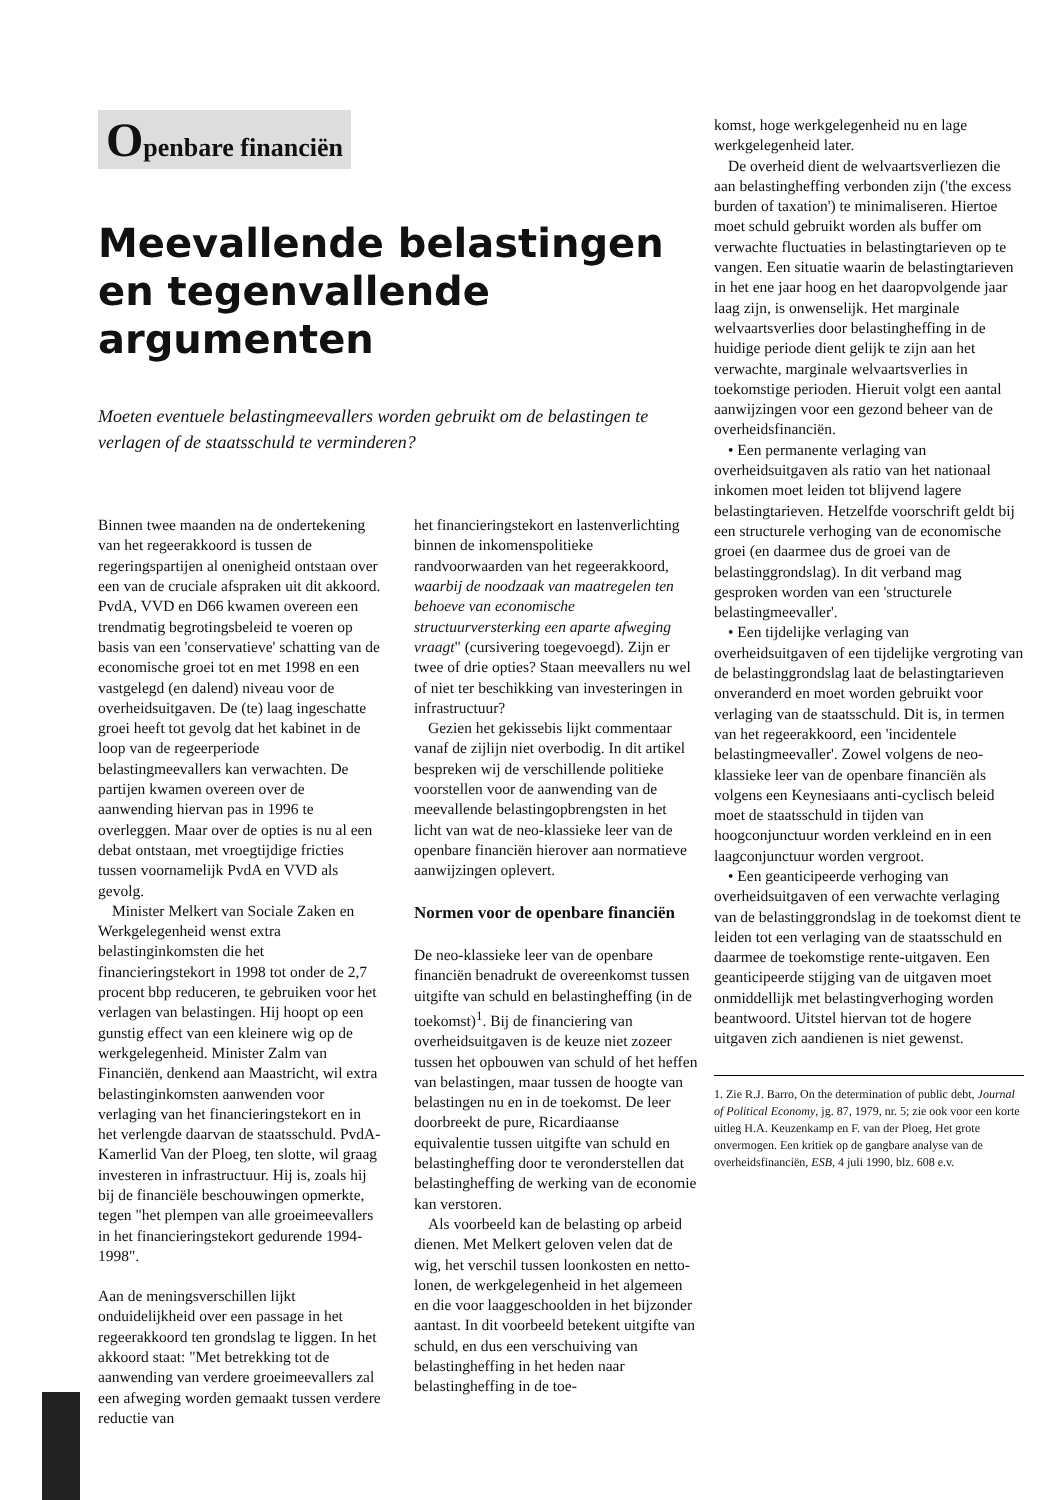Openbare financiën
Meevallende belastingen en tegenvallende argumenten
Moeten eventuele belastingmeevallers worden gebruikt om de belastingen te verlagen of de staatsschuld te verminderen?
Binnen twee maanden na de ondertekening van het regeerakkoord is tussen de regeringspartijen al onenigheid ontstaan over een van de cruciale afspraken uit dit akkoord. PvdA, VVD en D66 kwamen overeen een trendmatig begrotingsbeleid te voeren op basis van een 'conservatieve' schatting van de economische groei tot en met 1998 en een vastgelegd (en dalend) niveau voor de overheidsuitgaven. De (te) laag ingeschatte groei heeft tot gevolg dat het kabinet in de loop van de regeerperiode belastingmeevallers kan verwachten. De partijen kwamen overeen over de aanwending hiervan pas in 1996 te overleggen. Maar over de opties is nu al een debat ontstaan, met vroegtijdige fricties tussen voornamelijk PvdA en VVD als gevolg.
Minister Melkert van Sociale Zaken en Werkgelegenheid wenst extra belastinginkomsten die het financieringstekort in 1998 tot onder de 2,7 procent bbp reduceren, te gebruiken voor het verlagen van belastingen. Hij hoopt op een gunstig effect van een kleinere wig op de werkgelegenheid. Minister Zalm van Financiën, denkend aan Maastricht, wil extra belastinginkomsten aanwenden voor verlaging van het financieringstekort en in het verlengde daarvan de staatsschuld. PvdA-Kamerlid Van der Ploeg, ten slotte, wil graag investeren in infrastructuur. Hij is, zoals hij bij de financiële beschouwingen opmerkte, tegen "het plempen van alle groeimeevallers in het financieringstekort gedurende 1994-1998".
Aan de meningsverschillen lijkt onduidelijkheid over een passage in het regeerakkoord ten grondslag te liggen. In het akkoord staat: "Met betrekking tot de aanwending van verdere groeimeevallers zal een afweging worden gemaakt tussen verdere reductie van
het financieringstekort en lastenverlichting binnen de inkomenspolitieke randvoorwaarden van het regeerakkoord, waarbij de noodzaak van maatregelen ten behoeve van economische structuurversterking een aparte afweging vraagt" (cursivering toegevoegd). Zijn er twee of drie opties? Staan meevallers nu wel of niet ter beschikking van investeringen in infrastructuur?
Gezien het gekissebis lijkt commentaar vanaf de zijlijn niet overbodig. In dit artikel bespreken wij de verschillende politieke voorstellen voor de aanwending van de meevallende belastingopbrengsten in het licht van wat de neo-klassieke leer van de openbare financiën hierover aan normatieve aanwijzingen oplevert.
Normen voor de openbare financiën
De neo-klassieke leer van de openbare financiën benadrukt de overeenkomst tussen uitgifte van schuld en belastingheffing (in de toekomst)<sup>1</sup>. Bij de financiering van overheidsuitgaven is de keuze niet zozeer tussen het opbouwen van schuld of het heffen van belastingen, maar tussen de hoogte van belastingen nu en in de toekomst. De leer doorbreekt de pure, Ricardiaanse equivalentie tussen uitgifte van schuld en belastingheffing door te veronderstellen dat belastingheffing de werking van de economie kan verstoren.
Als voorbeeld kan de belasting op arbeid dienen. Met Melkert geloven velen dat de wig, het verschil tussen loonkosten en netto-lonen, de werkgelegenheid in het algemeen en die voor laaggeschoolden in het bijzonder aantast. In dit voorbeeld betekent uitgifte van schuld, en dus een verschuiving van belastingheffing in het heden naar belastingheffing in de toe-
komst, hoge werkgelegenheid nu en lage werkgelegenheid later.
De overheid dient de welvaartsverliezen die aan belastingheffing verbonden zijn ('the excess burden of taxation') te minimaliseren. Hiertoe moet schuld gebruikt worden als buffer om verwachte fluctuaties in belastingtarieven op te vangen. Een situatie waarin de belastingtarieven in het ene jaar hoog en het daaropvolgende jaar laag zijn, is onwenselijk. Het marginale welvaartsverlies door belastingheffing in de huidige periode dient gelijk te zijn aan het verwachte, marginale welvaartsverlies in toekomstige perioden. Hieruit volgt een aantal aanwijzingen voor een gezond beheer van de overheidsfinanciën.
• Een permanente verlaging van overheidsuitgaven als ratio van het nationaal inkomen moet leiden tot blijvend lagere belastingtarieven. Hetzelfde voorschrift geldt bij een structurele verhoging van de economische groei (en daarmee dus de groei van de belastinggrondslag). In dit verband mag gesproken worden van een 'structurele belastingmeevaller'.
• Een tijdelijke verlaging van overheidsuitgaven of een tijdelijke vergroting van de belastinggrondslag laat de belastingtarieven onveranderd en moet worden gebruikt voor verlaging van de staatsschuld. Dit is, in termen van het regeerakkoord, een 'incidentele belastingmeevaller'. Zowel volgens de neo-klassieke leer van de openbare financiën als volgens een Keynesiaans anti-cyclisch beleid moet de staatsschuld in tijden van hoogconjunctuur worden verkleind en in een laagconjunctuur worden vergroot.
• Een geanticipeerde verhoging van overheidsuitgaven of een verwachte verlaging van de belastinggrondslag in de toekomst dient te leiden tot een verlaging van de staatsschuld en daarmee de toekomstige rente-uitgaven. Een geanticipeerde stijging van de uitgaven moet onmiddellijk met belastingverhoging worden beantwoord. Uitstel hiervan tot de hogere uitgaven zich aandienen is niet gewenst.
1. Zie R.J. Barro, On the determination of public debt, Journal of Political Economy, jg. 87, 1979, nr. 5; zie ook voor een korte uitleg H.A. Keuzenkamp en F. van der Ploeg, Het grote onvermogen. Een kritiek op de gangbare analyse van de overheidsfinanciën, ESB, 4 juli 1990, blz. 608 e.v.